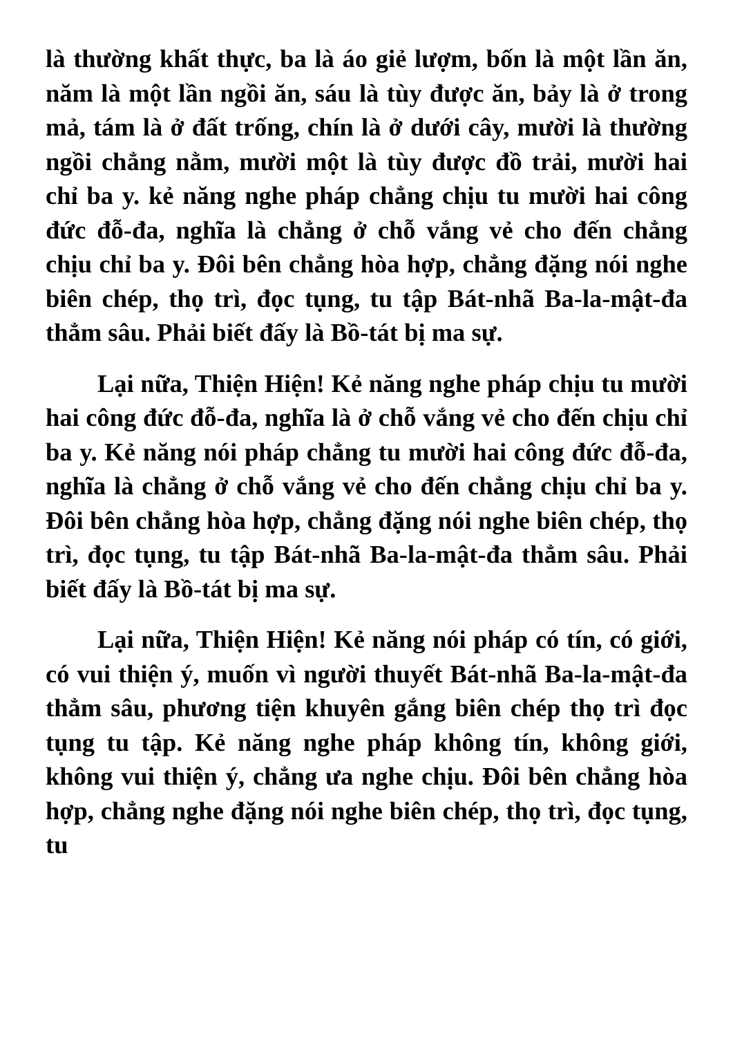là thường khất thực, ba là áo giẻ lượm, bốn là một lần ăn, năm là một lần ngồi ăn, sáu là tùy được ăn, bảy là ở trong mả, tám là ở đất trống, chín là ở dưới cây, mười là thường ngồi chẳng nằm, mười một là tùy được đồ trải, mười hai chỉ ba y. kẻ năng nghe pháp chẳng chịu tu mười hai công đức đỗ-đa, nghĩa là chẳng ở chỗ vắng vẻ cho đến chẳng chịu chỉ ba y. Đôi bên chẳng hòa hợp, chẳng đặng nói nghe biên chép, thọ trì, đọc tụng, tu tập Bát-nhã Ba-la-mật-đa thẳm sâu. Phải biết đấy là Bồ-tát bị ma sự.
Lại nữa, Thiện Hiện! Kẻ năng nghe pháp chịu tu mười hai công đức đỗ-đa, nghĩa là ở chỗ vắng vẻ cho đến chịu chỉ ba y. Kẻ năng nói pháp chẳng tu mười hai công đức đỗ-đa, nghĩa là chẳng ở chỗ vắng vẻ cho đến chẳng chịu chỉ ba y. Đôi bên chẳng hòa hợp, chẳng đặng nói nghe biên chép, thọ trì, đọc tụng, tu tập Bát-nhã Ba-la-mật-đa thẳm sâu. Phải biết đấy là Bồ-tát bị ma sự.
Lại nữa, Thiện Hiện! Kẻ năng nói pháp có tín, có giới, có vui thiện ý, muốn vì người thuyết Bát-nhã Ba-la-mật-đa thẳm sâu, phương tiện khuyên gắng biên chép thọ trì đọc tụng tu tập. Kẻ năng nghe pháp không tín, không giới, không vui thiện ý, chẳng ưa nghe chịu. Đôi bên chẳng hòa hợp, chẳng nghe đặng nói nghe biên chép, thọ trì, đọc tụng, tu